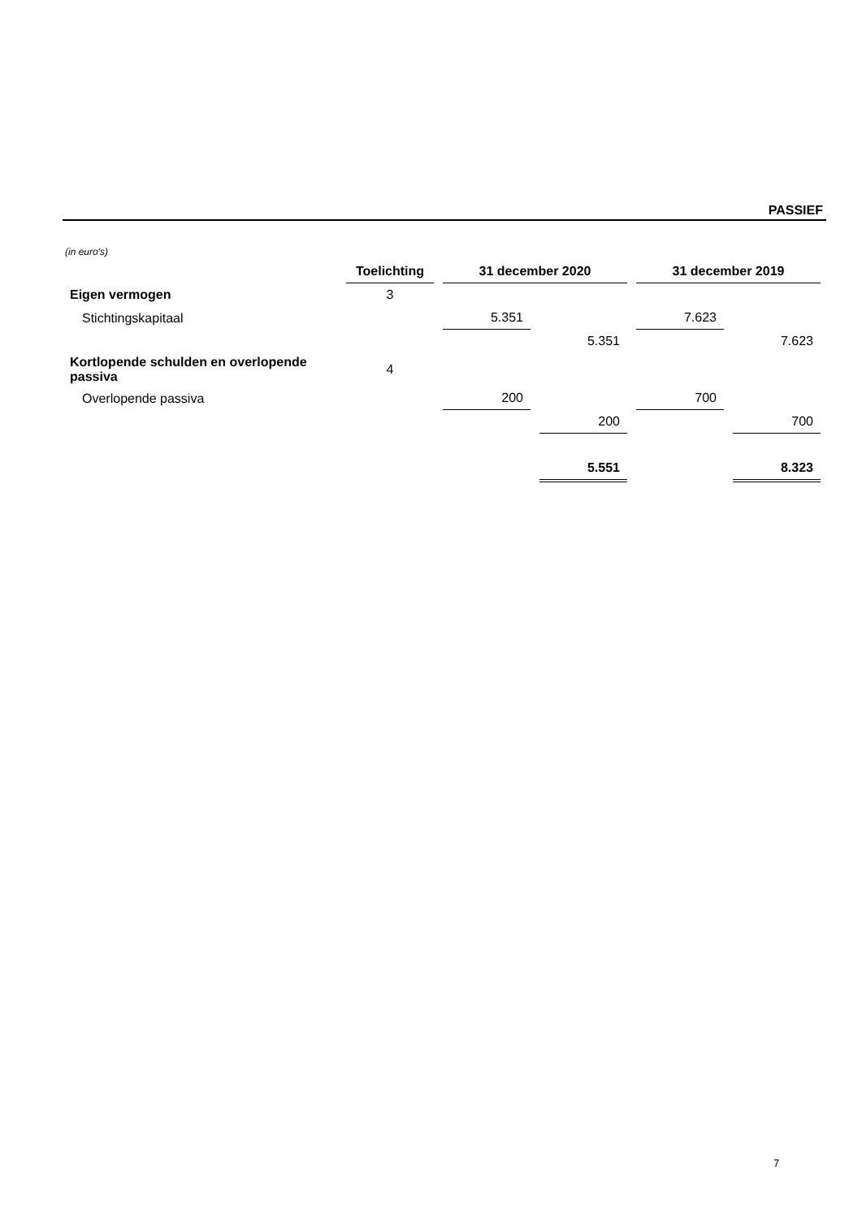PASSIEF
(in euro's)
| | Toelichting | 31 december 2020 | | 31 december 2019 | |
| Eigen vermogen | 3 | | | | |
| Stichtingskapitaal | | 5.351 | | 7.623 | |
| | | | 5.351 | | 7.623 |
| Kortlopende schulden en overlopende passiva | 4 | | | | |
| Overlopende passiva | | 200 | | 700 | |
| | | | 200 | | 700 |
| | | | 5.551 | | 8.323 |
7